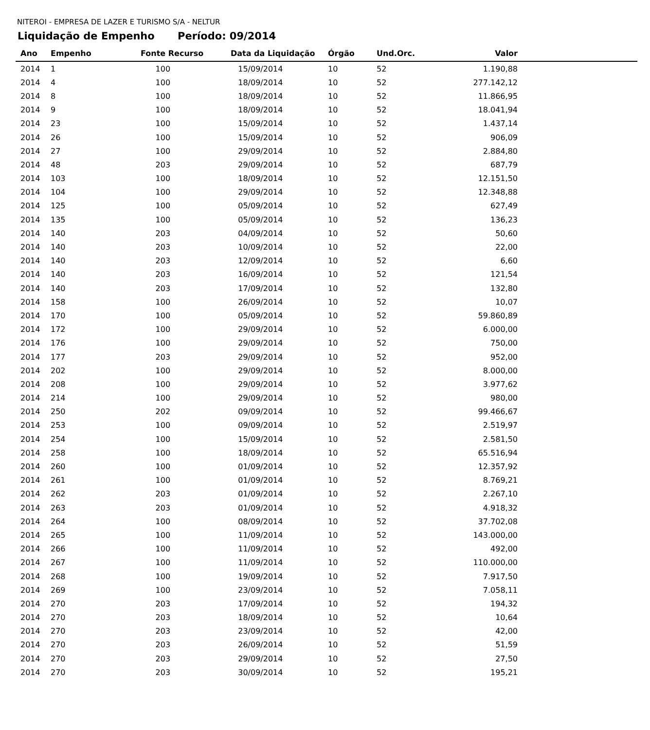NITEROI - EMPRESA DE LAZER E TURISMO S/A - NELTUR
Liquidação de Empenho Período: 09/2014
| Ano | Empenho | Fonte Recurso | Data da Liquidação | Órgão | Und.Orc. | Valor | |
| --- | --- | --- | --- | --- | --- | --- | --- |
| 2014 | 1 | 100 | 15/09/2014 | 10 | 52 | 1.190,88 | |
| 2014 | 4 | 100 | 18/09/2014 | 10 | 52 | 277.142,12 | |
| 2014 | 8 | 100 | 18/09/2014 | 10 | 52 | 11.866,95 | |
| 2014 | 9 | 100 | 18/09/2014 | 10 | 52 | 18.041,94 | |
| 2014 | 23 | 100 | 15/09/2014 | 10 | 52 | 1.437,14 | |
| 2014 | 26 | 100 | 15/09/2014 | 10 | 52 | 906,09 | |
| 2014 | 27 | 100 | 29/09/2014 | 10 | 52 | 2.884,80 | |
| 2014 | 48 | 203 | 29/09/2014 | 10 | 52 | 687,79 | |
| 2014 | 103 | 100 | 18/09/2014 | 10 | 52 | 12.151,50 | |
| 2014 | 104 | 100 | 29/09/2014 | 10 | 52 | 12.348,88 | |
| 2014 | 125 | 100 | 05/09/2014 | 10 | 52 | 627,49 | |
| 2014 | 135 | 100 | 05/09/2014 | 10 | 52 | 136,23 | |
| 2014 | 140 | 203 | 04/09/2014 | 10 | 52 | 50,60 | |
| 2014 | 140 | 203 | 10/09/2014 | 10 | 52 | 22,00 | |
| 2014 | 140 | 203 | 12/09/2014 | 10 | 52 | 6,60 | |
| 2014 | 140 | 203 | 16/09/2014 | 10 | 52 | 121,54 | |
| 2014 | 140 | 203 | 17/09/2014 | 10 | 52 | 132,80 | |
| 2014 | 158 | 100 | 26/09/2014 | 10 | 52 | 10,07 | |
| 2014 | 170 | 100 | 05/09/2014 | 10 | 52 | 59.860,89 | |
| 2014 | 172 | 100 | 29/09/2014 | 10 | 52 | 6.000,00 | |
| 2014 | 176 | 100 | 29/09/2014 | 10 | 52 | 750,00 | |
| 2014 | 177 | 203 | 29/09/2014 | 10 | 52 | 952,00 | |
| 2014 | 202 | 100 | 29/09/2014 | 10 | 52 | 8.000,00 | |
| 2014 | 208 | 100 | 29/09/2014 | 10 | 52 | 3.977,62 | |
| 2014 | 214 | 100 | 29/09/2014 | 10 | 52 | 980,00 | |
| 2014 | 250 | 202 | 09/09/2014 | 10 | 52 | 99.466,67 | |
| 2014 | 253 | 100 | 09/09/2014 | 10 | 52 | 2.519,97 | |
| 2014 | 254 | 100 | 15/09/2014 | 10 | 52 | 2.581,50 | |
| 2014 | 258 | 100 | 18/09/2014 | 10 | 52 | 65.516,94 | |
| 2014 | 260 | 100 | 01/09/2014 | 10 | 52 | 12.357,92 | |
| 2014 | 261 | 100 | 01/09/2014 | 10 | 52 | 8.769,21 | |
| 2014 | 262 | 203 | 01/09/2014 | 10 | 52 | 2.267,10 | |
| 2014 | 263 | 203 | 01/09/2014 | 10 | 52 | 4.918,32 | |
| 2014 | 264 | 100 | 08/09/2014 | 10 | 52 | 37.702,08 | |
| 2014 | 265 | 100 | 11/09/2014 | 10 | 52 | 143.000,00 | |
| 2014 | 266 | 100 | 11/09/2014 | 10 | 52 | 492,00 | |
| 2014 | 267 | 100 | 11/09/2014 | 10 | 52 | 110.000,00 | |
| 2014 | 268 | 100 | 19/09/2014 | 10 | 52 | 7.917,50 | |
| 2014 | 269 | 100 | 23/09/2014 | 10 | 52 | 7.058,11 | |
| 2014 | 270 | 203 | 17/09/2014 | 10 | 52 | 194,32 | |
| 2014 | 270 | 203 | 18/09/2014 | 10 | 52 | 10,64 | |
| 2014 | 270 | 203 | 23/09/2014 | 10 | 52 | 42,00 | |
| 2014 | 270 | 203 | 26/09/2014 | 10 | 52 | 51,59 | |
| 2014 | 270 | 203 | 29/09/2014 | 10 | 52 | 27,50 | |
| 2014 | 270 | 203 | 30/09/2014 | 10 | 52 | 195,21 | |